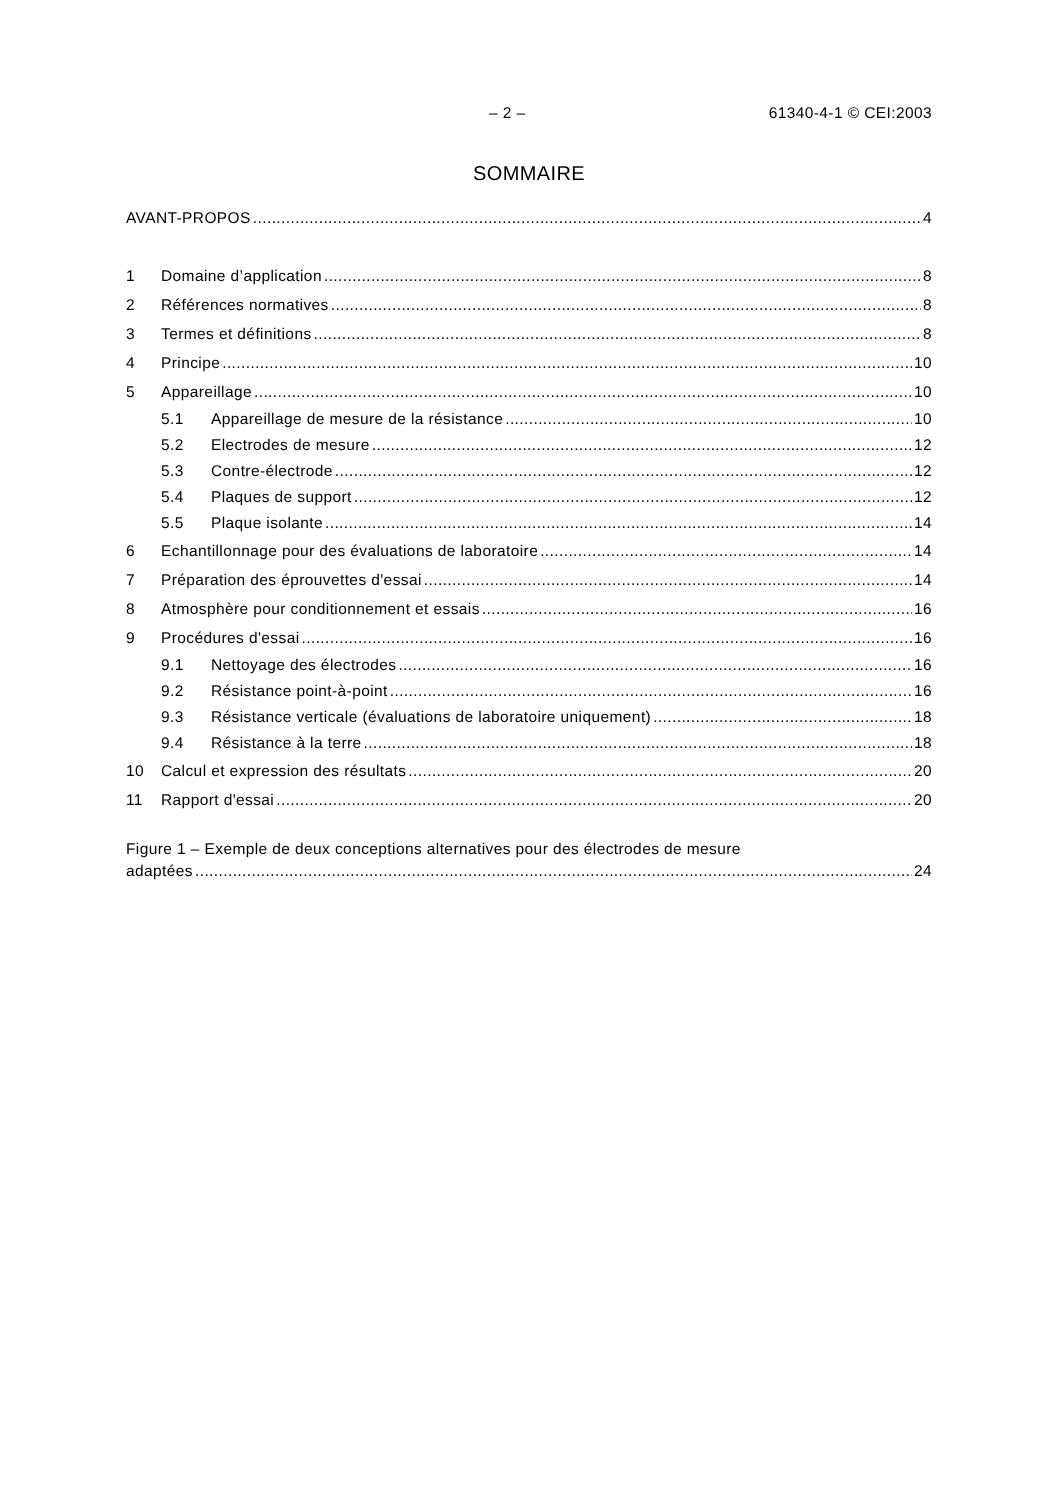– 2 – 61340-4-1 © CEI:2003
SOMMAIRE
AVANT-PROPOS 4
1 Domaine d’application 8
2 Références normatives 8
3 Termes et définitions 8
4 Principe 10
5 Appareillage 10
5.1 Appareillage de mesure de la résistance 10
5.2 Electrodes de mesure 12
5.3 Contre-électrode 12
5.4 Plaques de support 12
5.5 Plaque isolante 14
6 Echantillonnage pour des évaluations de laboratoire 14
7 Préparation des éprouvettes d'essai 14
8 Atmosphère pour conditionnement et essais 16
9 Procédures d'essai 16
9.1 Nettoyage des électrodes 16
9.2 Résistance point-à-point 16
9.3 Résistance verticale (évaluations de laboratoire uniquement) 18
9.4 Résistance à la terre 18
10 Calcul et expression des résultats 20
11 Rapport d'essai 20
Figure 1 – Exemple de deux conceptions alternatives pour des électrodes de mesure
adaptées 24